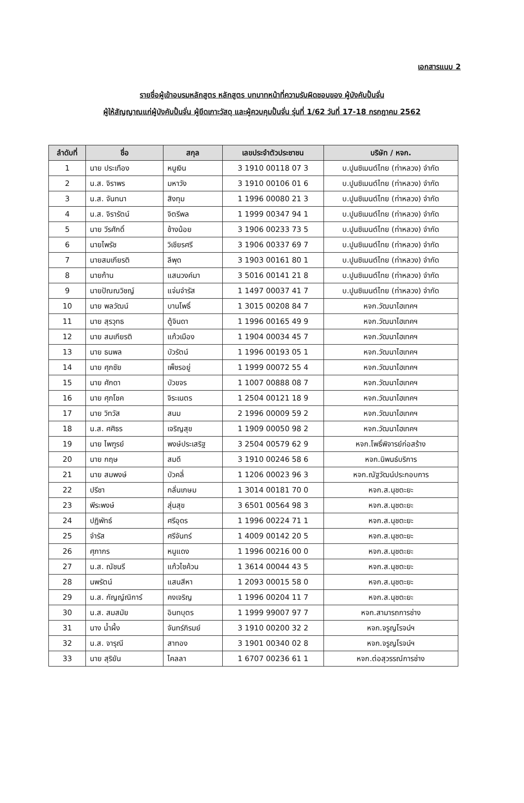เอกสารแนบ 2
รายชื่อผู้เข้าอบรมหลักสูตร หลักสูตร บทบาทหน้าที่ความรับผิดชอบของ ผู้บังคับปั้นจั่น
ผู้ให้สัญญาณแก่ผู้บังคับปั้นจั่น ผู้ยึดเกาะวัสดุ และผู้ควบคุมปั้นจั่น รุ่นที่ 1/62 วันที่ 17-18 กรกฎาคม 2562
| ลำดับที่ | ชื่อ | สกุล | เลขประจำตัวประชาชน | บริษัท / หจก. |
| --- | --- | --- | --- | --- |
| 1 | นาย ประเทือง | หนูเงิน | 3 1910 00118 07 3 | บ.ปูนซิเมนต์ไทย (ท่าหลวง) จำกัด |
| 2 | น.ส. จิราพร | มหาวัง | 3 1910 00106 01 6 | บ.ปูนซิเมนต์ไทย (ท่าหลวง) จำกัด |
| 3 | น.ส. จันทนา | สิงทุม | 1 1996 00080 21 3 | บ.ปูนซิเมนต์ไทย (ท่าหลวง) จำกัด |
| 4 | น.ส. จิรารัตน์ | จิตรีพล | 1 1999 00347 94 1 | บ.ปูนซิเมนต์ไทย (ท่าหลวง) จำกัด |
| 5 | นาย วีรศักดิ์ | ช้างน้อย | 3 1906 00233 73 5 | บ.ปูนซิเมนต์ไทย (ท่าหลวง) จำกัด |
| 6 | นายไพรัช | วิเชียรศรี | 3 1906 00337 69 7 | บ.ปูนซิเมนต์ไทย (ท่าหลวง) จำกัด |
| 7 | นายสมเกียรติ | ลีพุด | 3 1903 00161 80 1 | บ.ปูนซิเมนต์ไทย (ท่าหลวง) จำกัด |
| 8 | นายก้าน | แสนวงค์มา | 3 5016 00141 21 8 | บ.ปูนซิเมนต์ไทย (ท่าหลวง) จำกัด |
| 9 | นายปัณณวิชญ์ | แจ่มจำรัส | 1 1497 00037 41 7 | บ.ปูนซิเมนต์ไทย (ท่าหลวง) จำกัด |
| 10 | นาย พลวัฒน์ | บานโพธิ์ | 1 3015 00208 84 7 | หจก.วัฒนาไฮเทคฯ |
| 11 | นาย สุรวุทธ | ตู้จินดา | 1 1996 00165 49 9 | หจก.วัฒนาไฮเทคฯ |
| 12 | นาย สมเกียรติ | แก้วเมือง | 1 1904 00034 45 7 | หจก.วัฒนาไฮเทคฯ |
| 13 | นาย ธนพล | บัวรัตน์ | 1 1996 00193 05 1 | หจก.วัฒนาไฮเทคฯ |
| 14 | นาย ศุภชัย | เพ็ชรอยู่ | 1 1999 00072 55 4 | หจก.วัฒนาไฮเทคฯ |
| 15 | นาย ศักดา | บัวขจร | 1 1007 00888 08 7 | หจก.วัฒนาไฮเทคฯ |
| 16 | นาย ศุภโชค | จิระเนตร | 1 2504 00121 18 9 | หจก.วัฒนาไฮเทคฯ |
| 17 | นาย วิทวัส | สนม | 2 1996 00009 59 2 | หจก.วัฒนาไฮเทคฯ |
| 18 | น.ส. ศศิธร | เจริญสุข | 1 1909 00050 98 2 | หจก.วัฒนาไฮเทคฯ |
| 19 | นาย ไพฑูรย์ | พงษ์ประเสริฐ | 3 2504 00579 62 9 | หจก.โพธิ์พิจารย์ก่อสร้าง |
| 20 | นาย กฤษ | สมดี | 3 1910 00246 58 6 | หจก.นิพนธ์บริการ |
| 21 | นาย สมพงษ์ | บัวคลี่ | 1 1206 00023 96 3 | หจก.ณัฐวัฒน์ประกอบการ |
| 22 | ปรีชา | กลั่นเกษม | 1 3014 00181 70 0 | หจก.ส.นุชตะยะ |
| 23 | พีระพงษ์ | สุ่นสุข | 3 6501 00564 98 3 | หจก.ส.นุชตะยะ |
| 24 | ปฏิพัทธ์ | ศรีอุดร | 1 1996 00224 71 1 | หจก.ส.นุชตะยะ |
| 25 | จำรัส | ศรีจันทร์ | 1 4009 00142 20 5 | หจก.ส.นุชตะยะ |
| 26 | ศุภากร | หนูแดง | 1 1996 00216 00 0 | หจก.ส.นุชตะยะ |
| 27 | น.ส. ณัชนรี | แก้วไซค้วน | 1 3614 00044 43 5 | หจก.ส.นุชตะยะ |
| 28 | นพรัตน์ | แสนสีหา | 1 2093 00015 58 0 | หจก.ส.นุชตะยะ |
| 29 | น.ส. กัญญ์ณิการ์ | คงเจริญ | 1 1996 00204 11 7 | หจก.ส.นุชตะยะ |
| 30 | น.ส. สมสมัย | อินทบุตร | 1 1999 99007 97 7 | หจก.สามารถการช่าง |
| 31 | นาง น้ำผึ้ง | จันทร์ภิรมย์ | 3 1910 00200 32 2 | หจก.จรูญโรจน์ฯ |
| 32 | น.ส. จารุณี | สาทอง | 3 1901 00340 02 8 | หจก.จรูญโรจน์ฯ |
| 33 | นาย สุริยัน | ไคลลา | 1 6707 00236 61 1 | หจก.ต่อสุวรรณ์การช่าง |